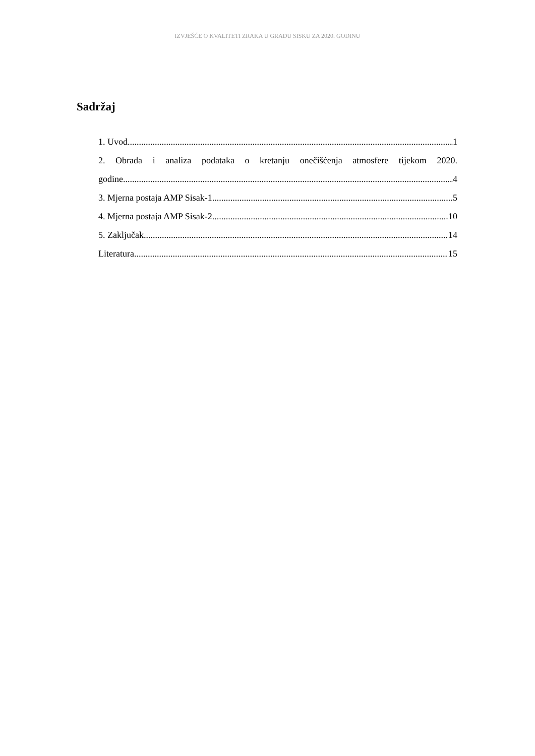IZVJEŠĆE O KVALITETI ZRAKA U GRADU SISKU ZA 2020. GODINU
Sadržaj
1. Uvod 1
2. Obrada i analiza podataka o kretanju onečišćenja atmosfere tijekom 2020.
godine 4
3. Mjerna postaja AMP Sisak-1 5
4. Mjerna postaja AMP Sisak-2 10
5. Zaključak 14
Literatura 15